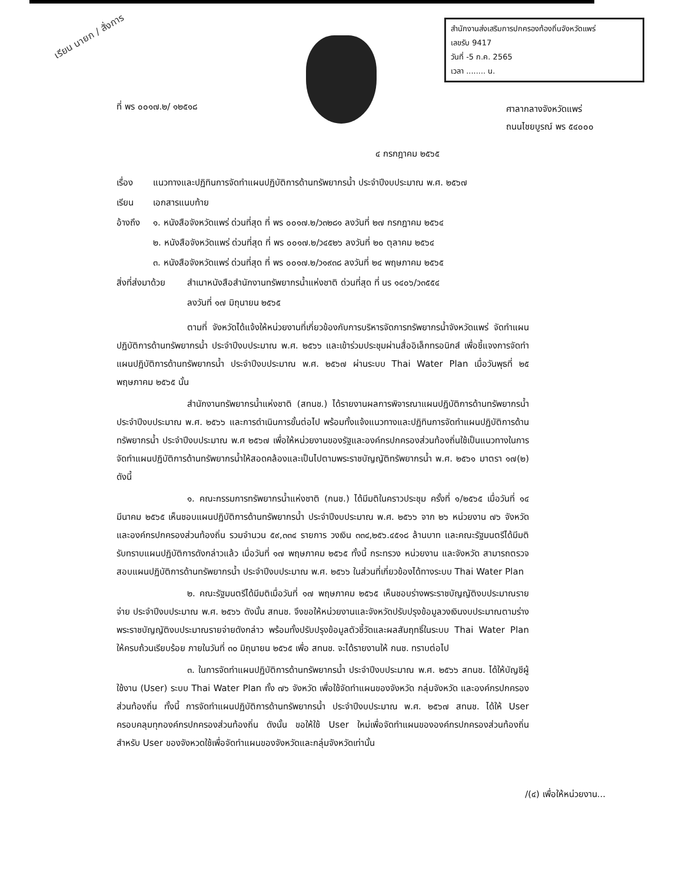เรียน นายก / สั่งการ
สำนักงานส่งเสริมการปกครองท้องถิ่นจังหวัดแพร่
เลขรับ 9417
วันที่ -5 ก.ค. 2565
เวลา ........ น.
ที่ พร ๐๐๑๗.๒/ ๑๒๕๑๘
ศาลากลางจังหวัดแพร่
ถนนไชยบูรณ์ พร ๕๔๐๐๐
๔ กรกฎาคม ๒๕๖๕
เรื่อง แนวทางและปฏิทินการจัดทำแผนปฏิบัติการด้านทรัพยากรน้ำ ประจำปีงบประมาณ พ.ศ. ๒๕๖๗
เรียน เอกสารแนบท้าย
อ้างถึง ๑. หนังสือจังหวัดแพร่ ด่วนที่สุด ที่ พร ๐๐๑๗.๒/ว๓๒๘๑ ลงวันที่ ๒๗ กรกฎาคม ๒๕๖๔
๒. หนังสือจังหวัดแพร่ ด่วนที่สุด ที่ พร ๐๐๑๗.๒/ว๔๕๒๖ ลงวันที่ ๒๐ ตุลาคม ๒๕๖๔
๓. หนังสือจังหวัดแพร่ ด่วนที่สุด ที่ พร ๐๐๑๗.๒/ว๑๙๓๘ ลงวันที่ ๒๔ พฤษภาคม ๒๕๖๕
สิ่งที่ส่งมาด้วย สำเนาหนังสือสำนักงานทรัพยากรน้ำแห่งชาติ ด่วนที่สุด ที่ นร ๑๔๐๖/ว๓๕๕๔
ลงวันที่ ๑๗ มิถุนายน ๒๕๖๕
ตามที่ จังหวัดได้แจ้งให้หน่วยงานที่เกี่ยวข้องกับการบริหารจัดการทรัพยากรน้ำจังหวัดแพร่ จัดทำแผนปฏิบัติการด้านทรัพยากรน้ำ ประจำปีงบประมาณ พ.ศ. ๒๕๖๖ และเข้าร่วมประชุมผ่านสื่ออิเล็กทรอนิกส์ เพื่อชี้แจงการจัดทำแผนปฏิบัติการด้านทรัพยากรน้ำ ประจำปีงบประมาณ พ.ศ. ๒๕๖๗ ผ่านระบบ Thai Water Plan เมื่อวันพุธที่ ๒๕ พฤษภาคม ๒๕๖๕ นั้น
สำนักงานทรัพยากรน้ำแห่งชาติ (สทนช.) ได้รายงานผลการพิจารณาแผนปฏิบัติการด้านทรัพยากรน้ำ ประจำปีงบประมาณ พ.ศ. ๒๕๖๖ และการดำเนินการขั้นต่อไป พร้อมทั้งแจ้งแนวทางและปฏิทินการจัดทำแผนปฏิบัติการด้านทรัพยากรน้ำ ประจำปีงบประมาณ พ.ศ ๒๕๖๗ เพื่อให้หน่วยงานของรัฐและองค์กรปกครองส่วนท้องถิ่นใช้เป็นแนวทางในการจัดทำแผนปฏิบัติการด้านทรัพยากรน้ำให้สอดคล้องและเป็นไปตามพระราชบัญญัติทรัพยากรน้ำ พ.ศ. ๒๕๖๑ มาตรา ๑๗(๒) ดังนี้
๑. คณะกรรมการทรัพยากรน้ำแห่งชาติ (กนช.) ได้มีมติในคราวประชุม ครั้งที่ ๑/๒๕๖๕ เมื่อวันที่ ๑๔ มีนาคม ๒๕๖๕ เห็นชอบแผนปฏิบัติการด้านทรัพยากรน้ำ ประจำปีงบประมาณ พ.ศ. ๒๕๖๖ จาก ๒๖ หน่วยงาน ๗๖ จังหวัด และองค์กรปกครองส่วนท้องถิ่น รวมจำนวน ๕๙,๓๓๔ รายการ วงเงิน ๓๓๔,๒๕๖.๔๕๑๘ ล้านบาท และคณะรัฐมนตรีได้มีมติรับทราบแผนปฏิบัติการดังกล่าวแล้ว เมื่อวันที่ ๑๗ พฤษภาคม ๒๕๖๕ ทั้งนี้ กระทรวง หน่วยงาน และจังหวัด สามารถตรวจสอบแผนปฏิบัติการด้านทรัพยากรน้ำ ประจำปีงบประมาณ พ.ศ. ๒๕๖๖ ในส่วนที่เกี่ยวข้องได้ทางระบบ Thai Water Plan
๒. คณะรัฐมนตรีได้มีมติเมื่อวันที่ ๑๗ พฤษภาคม ๒๕๖๕ เห็นชอบร่างพระราชบัญญัติงบประมาณรายจ่าย ประจำปีงบประมาณ พ.ศ. ๒๕๖๖ ดังนั้น สทนช. จึงขอให้หน่วยงานและจังหวัดปรับปรุงข้อมูลวงเงินงบประมาณตามร่างพระราชบัญญัติงบประมาณรายจ่ายดังกล่าว พร้อมทั้งปรับปรุงข้อมูลตัวชี้วัดและผลสัมฤทธิ์ในระบบ Thai Water Plan ให้ครบถ้วนเรียบร้อย ภายในวันที่ ๓๐ มิถุนายน ๒๕๖๕ เพื่อ สทนช. จะได้รายงานให้ กนช. ทราบต่อไป
๓. ในการจัดทำแผนปฏิบัติการด้านทรัพยากรน้ำ ประจำปีงบประมาณ พ.ศ. ๒๕๖๖ สทนช. ได้ให้บัญชีผู้ใช้งาน (User) ระบบ Thai Water Plan ทั้ง ๗๖ จังหวัด เพื่อใช้จัดทำแผนของจังหวัด กลุ่มจังหวัด และองค์กรปกครองส่วนท้องถิ่น ทั้งนี้ การจัดทำแผนปฏิบัติการด้านทรัพยากรน้ำ ประจำปีงบประมาณ พ.ศ. ๒๕๖๗ สทนช. ได้ให้ User ครอบคลุมทุกองค์กรปกครองส่วนท้องถิ่น ดังนั้น ขอให้ใช้ User ใหม่เพื่อจัดทำแผนขององค์กรปกครองส่วนท้องถิ่น สำหรับ User ของจังหวดใช้เพื่อจัดทำแผนของจังหวัดและกลุ่มจังหวัดเท่านั้น
/(๔) เพื่อให้หน่วยงาน...